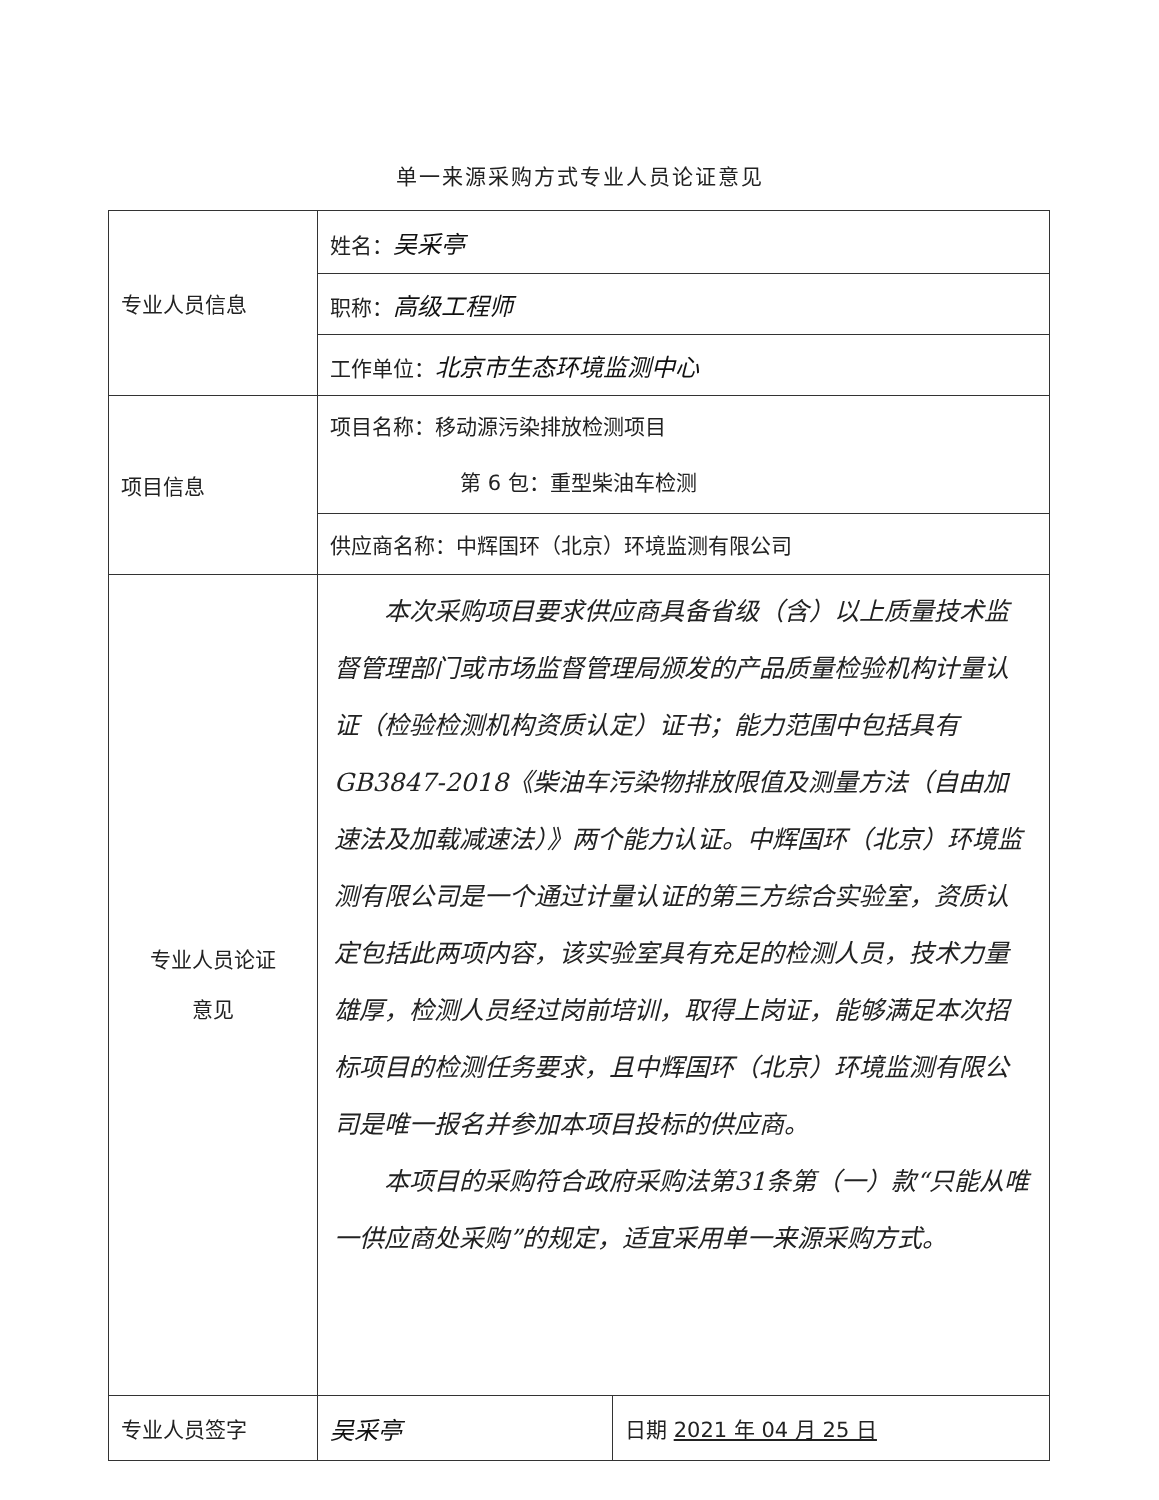单一来源采购方式专业人员论证意见
| 专业人员信息 | 姓名： 吴采亭 | |
| | 职称： 高级工程师 | |
| | 工作单位： 北京市生态环境监测中心 | |
| 项目信息 | 项目名称：移动源污染排放检测项目 第 6 包：重型柴油车检测 | |
| | 供应商名称：中辉国环（北京）环境监测有限公司 | |
| 专业人员论证 意见 | 本次采购项目要求供应商具备省级（含）以上质量技术监督管理部门或市场监督管理局颁发的产品质量检验机构计量认证（检验检测机构资质认定）证书；能力范围中包括具有GB3847-2018《柴油车污染物排放限值及测量方法（自由加速法及加载减速法）》两个能力认证。中辉国环（北京）环境监测有限公司是一个通过计量认证的第三方综合实验室，资质认定包括此两项内容，该实验室具有充足的检测人员，技术力量雄厚，检测人员经过岗前培训，取得上岗证，能够满足本次招标项目的检测任务要求，且中辉国环（北京）环境监测有限公司是唯一报名并参加本项目投标的供应商。 本项目的采购符合政府采购法第31条第（一）款“只能从唯一供应商处采购”的规定，适宜采用单一来源采购方式。 | |
| 专业人员签字 | 吴采亭 | 日期 2021 年 04 月 25 日 |